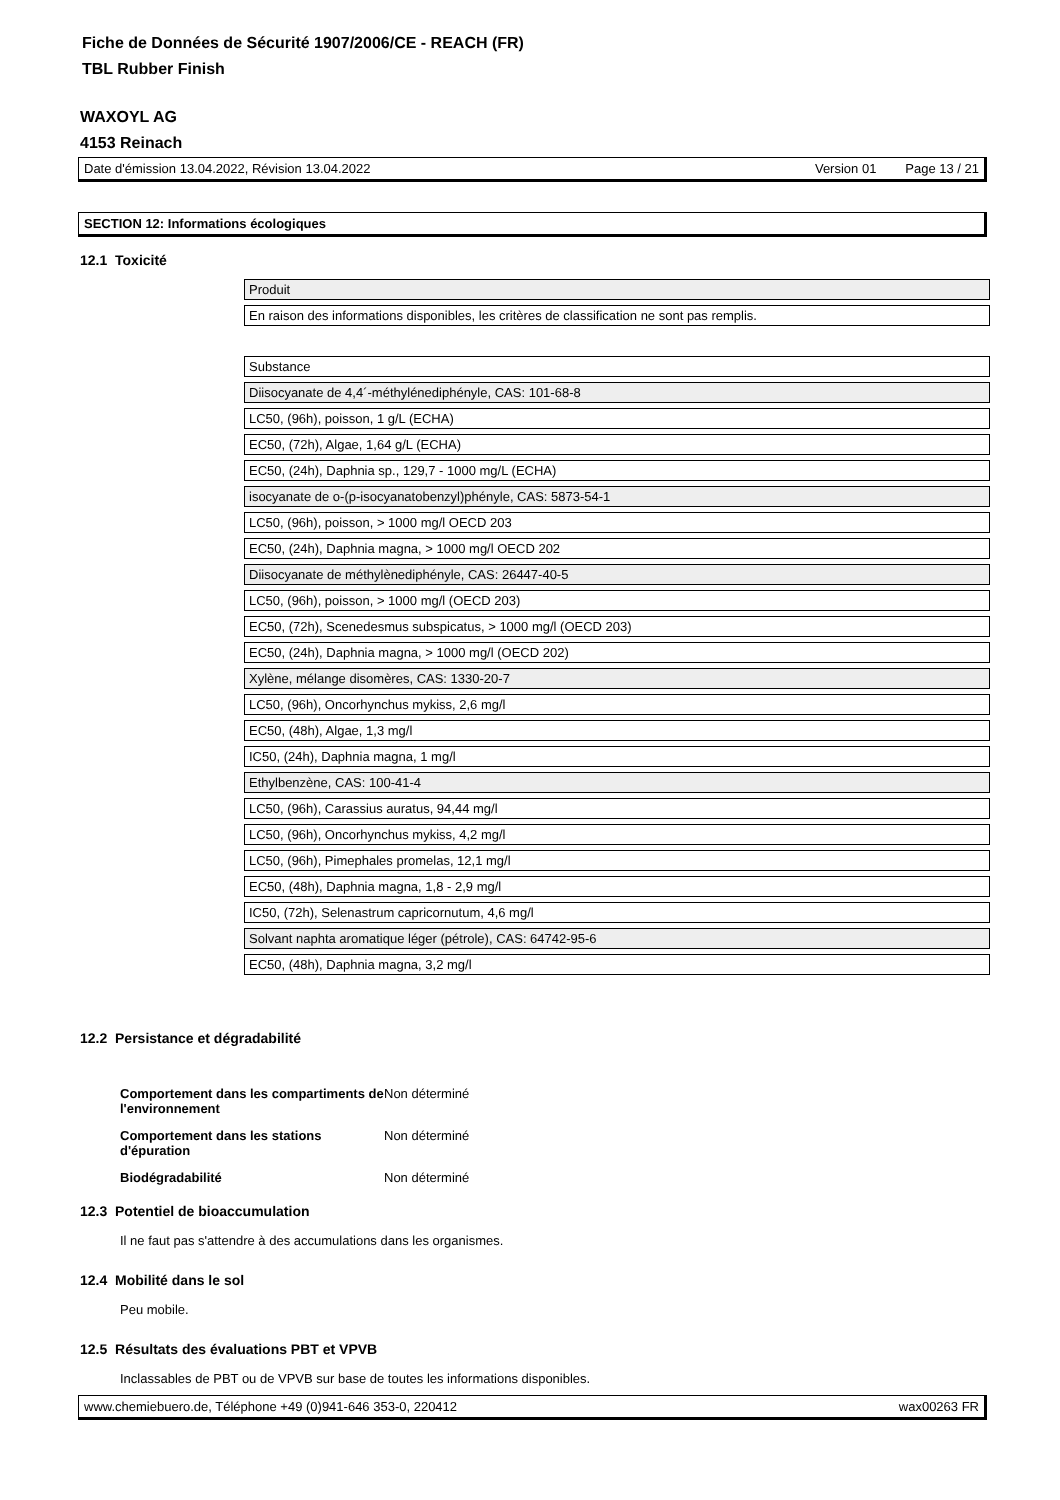Fiche de Données de Sécurité 1907/2006/CE - REACH (FR)
TBL Rubber Finish
WAXOYL AG
4153 Reinach
Date d'émission 13.04.2022, Révision 13.04.2022 Version 01 Page 13 / 21
SECTION 12: Informations écologiques
12.1 Toxicité
| Produit |
| En raison des informations disponibles, les critères de classification ne sont pas remplis. |
| Substance |
| Diisocyanate de 4,4´-méthylénediphényle, CAS: 101-68-8 |
| LC50, (96h), poisson, 1 g/L (ECHA) |
| EC50, (72h), Algae, 1,64 g/L (ECHA) |
| EC50, (24h), Daphnia sp., 129,7 - 1000 mg/L (ECHA) |
| isocyanate de o-(p-isocyanatobenzyl)phényle, CAS: 5873-54-1 |
| LC50, (96h), poisson, > 1000 mg/l OECD 203 |
| EC50, (24h), Daphnia magna, > 1000 mg/l OECD 202 |
| Diisocyanate de méthylènediphényle, CAS: 26447-40-5 |
| LC50, (96h), poisson, > 1000 mg/l (OECD 203) |
| EC50, (72h), Scenedesmus subspicatus, > 1000 mg/l (OECD 203) |
| EC50, (24h), Daphnia magna, > 1000 mg/l (OECD 202) |
| Xylène, mélange disomères, CAS: 1330-20-7 |
| LC50, (96h), Oncorhynchus mykiss, 2,6 mg/l |
| EC50, (48h), Algae, 1,3 mg/l |
| IC50, (24h), Daphnia magna, 1 mg/l |
| Ethylbenzène, CAS: 100-41-4 |
| LC50, (96h), Carassius auratus, 94,44 mg/l |
| LC50, (96h), Oncorhynchus mykiss, 4,2 mg/l |
| LC50, (96h), Pimephales promelas, 12,1 mg/l |
| EC50, (48h), Daphnia magna, 1,8 - 2,9 mg/l |
| IC50, (72h), Selenastrum capricornutum, 4,6 mg/l |
| Solvant naphta aromatique léger (pétrole), CAS: 64742-95-6 |
| EC50, (48h), Daphnia magna, 3,2 mg/l |
12.2 Persistance et dégradabilité
| Comportement dans les compartiments de l'environnement | Non déterminé |
| Comportement dans les stations d'épuration | Non déterminé |
| Biodégradabilité | Non déterminé |
12.3 Potentiel de bioaccumulation
Il ne faut pas s'attendre à des accumulations dans les organismes.
12.4 Mobilité dans le sol
Peu mobile.
12.5 Résultats des évaluations PBT et VPVB
Inclassables de PBT ou de VPVB sur base de toutes les informations disponibles.
www.chemiebuero.de, Téléphone +49 (0)941-646 353-0, 220412 wax00263 FR